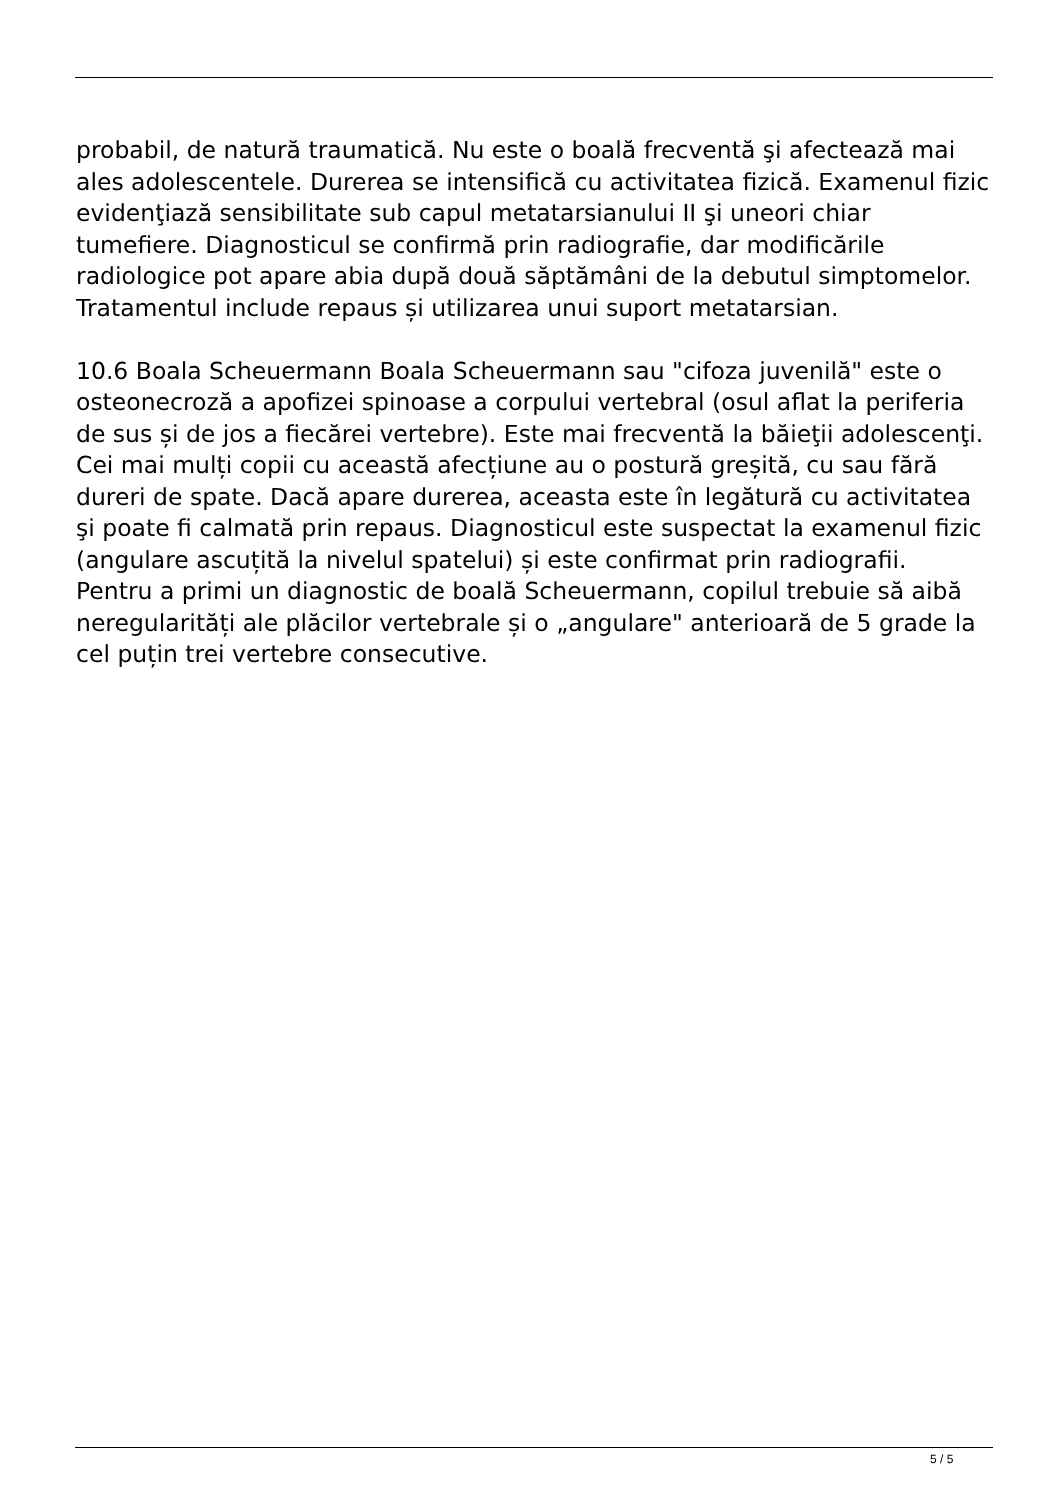probabil, de natură traumatică. Nu este o boală frecventă şi afectează mai ales adolescentele. Durerea se intensifică cu activitatea fizică. Examenul fizic evidenţiază sensibilitate sub capul metatarsianului II şi uneori chiar tumefiere. Diagnosticul se confirmă prin radiografie, dar modificările radiologice pot apare abia după două săptămâni de la debutul simptomelor. Tratamentul include repaus și utilizarea unui suport metatarsian.
10.6 Boala Scheuermann Boala Scheuermann sau "cifoza juvenilă" este o osteonecroză a apofizei spinoase a corpului vertebral (osul aflat la periferia de sus și de jos a fiecărei vertebre). Este mai frecventă la băieţii adolescenţi. Cei mai mulți copii cu această afecțiune au o postură greșită, cu sau fără dureri de spate. Dacă apare durerea, aceasta este în legătură cu activitatea şi poate fi calmată prin repaus. Diagnosticul este suspectat la examenul fizic (angulare ascuțită la nivelul spatelui) și este confirmat prin radiografii.
Pentru a primi un diagnostic de boală Scheuermann, copilul trebuie să aibă neregularități ale plăcilor vertebrale și o „angulare" anterioară de 5 grade la cel puțin trei vertebre consecutive.
5 / 5